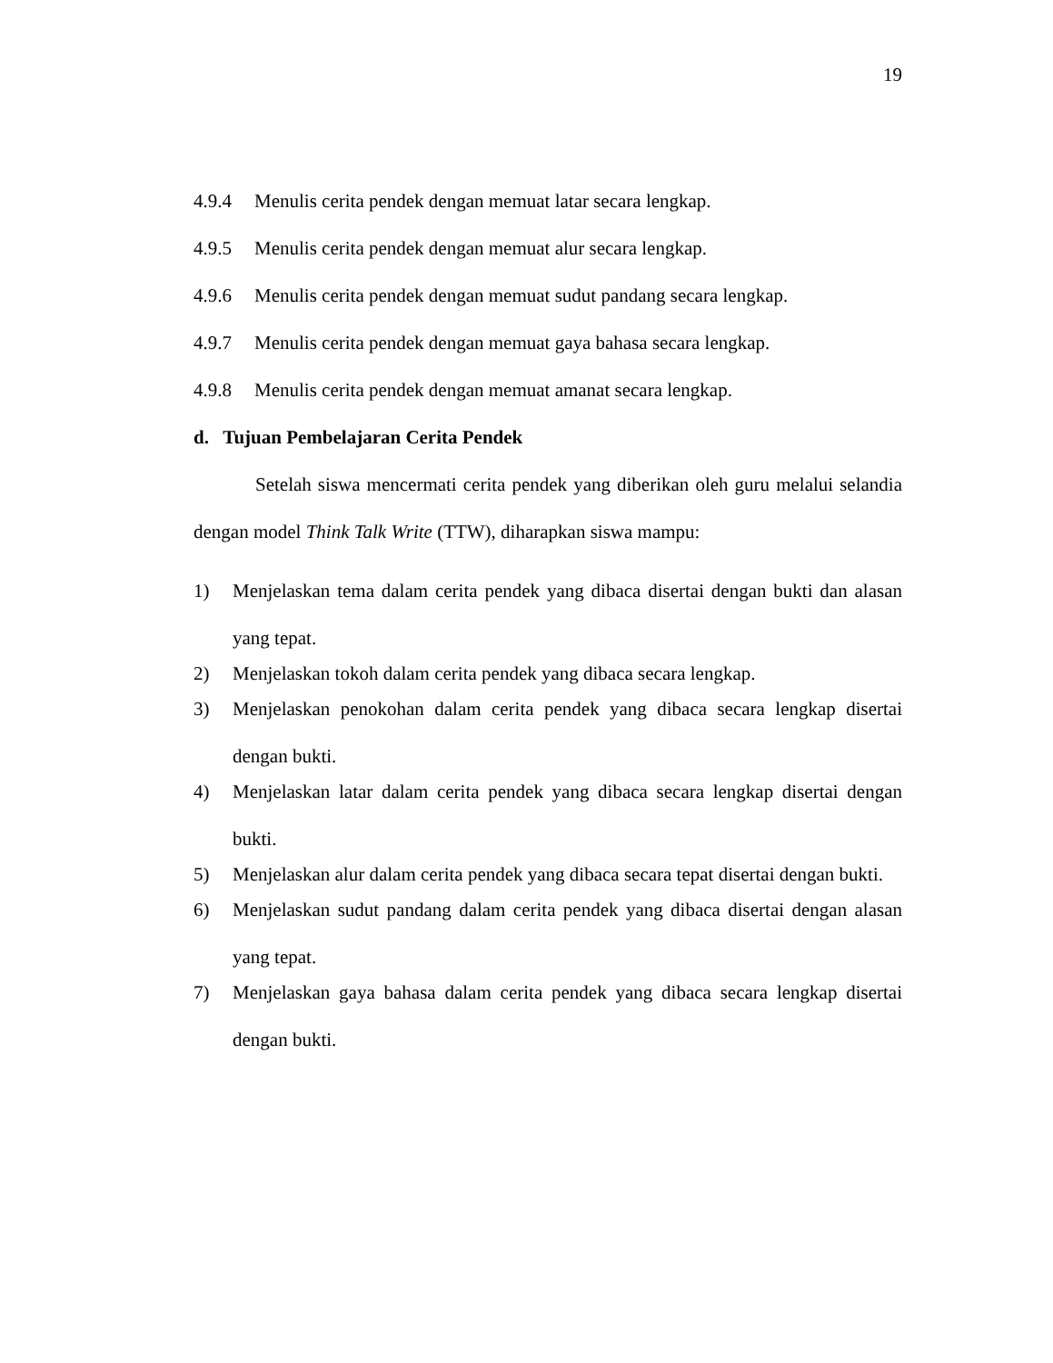19
4.9.4 Menulis cerita pendek dengan memuat latar secara lengkap.
4.9.5 Menulis cerita pendek dengan memuat alur secara lengkap.
4.9.6 Menulis cerita pendek dengan memuat sudut pandang secara lengkap.
4.9.7 Menulis cerita pendek dengan memuat gaya bahasa secara lengkap.
4.9.8 Menulis cerita pendek dengan memuat amanat secara lengkap.
d. Tujuan Pembelajaran Cerita Pendek
Setelah siswa mencermati cerita pendek yang diberikan oleh guru melalui selandia dengan model Think Talk Write (TTW), diharapkan siswa mampu:
1) Menjelaskan tema dalam cerita pendek yang dibaca disertai dengan bukti dan alasan yang tepat.
2) Menjelaskan tokoh dalam cerita pendek yang dibaca secara lengkap.
3) Menjelaskan penokohan dalam cerita pendek yang dibaca secara lengkap disertai dengan bukti.
4) Menjelaskan latar dalam cerita pendek yang dibaca secara lengkap disertai dengan bukti.
5) Menjelaskan alur dalam cerita pendek yang dibaca secara tepat disertai dengan bukti.
6) Menjelaskan sudut pandang dalam cerita pendek yang dibaca disertai dengan alasan yang tepat.
7) Menjelaskan gaya bahasa dalam cerita pendek yang dibaca secara lengkap disertai dengan bukti.